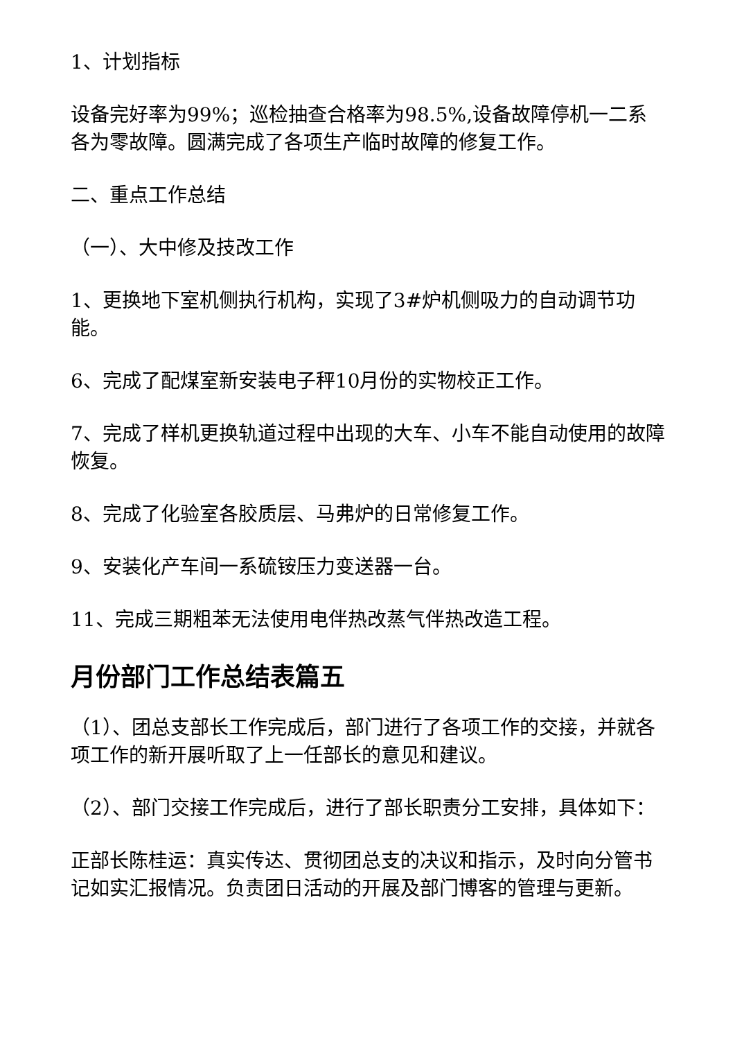1、计划指标
设备完好率为99%；巡检抽查合格率为98.5%,设备故障停机一二系各为零故障。圆满完成了各项生产临时故障的修复工作。
二、重点工作总结
（一）、大中修及技改工作
1、更换地下室机侧执行机构，实现了3#炉机侧吸力的自动调节功能。
6、完成了配煤室新安装电子秤10月份的实物校正工作。
7、完成了样机更换轨道过程中出现的大车、小车不能自动使用的故障恢复。
8、完成了化验室各胶质层、马弗炉的日常修复工作。
9、安装化产车间一系硫铵压力变送器一台。
11、完成三期粗苯无法使用电伴热改蒸气伴热改造工程。
月份部门工作总结表篇五
（1）、团总支部长工作完成后，部门进行了各项工作的交接，并就各项工作的新开展听取了上一任部长的意见和建议。
（2）、部门交接工作完成后，进行了部长职责分工安排，具体如下：
正部长陈桂运：真实传达、贯彻团总支的决议和指示，及时向分管书记如实汇报情况。负责团日活动的开展及部门博客的管理与更新。